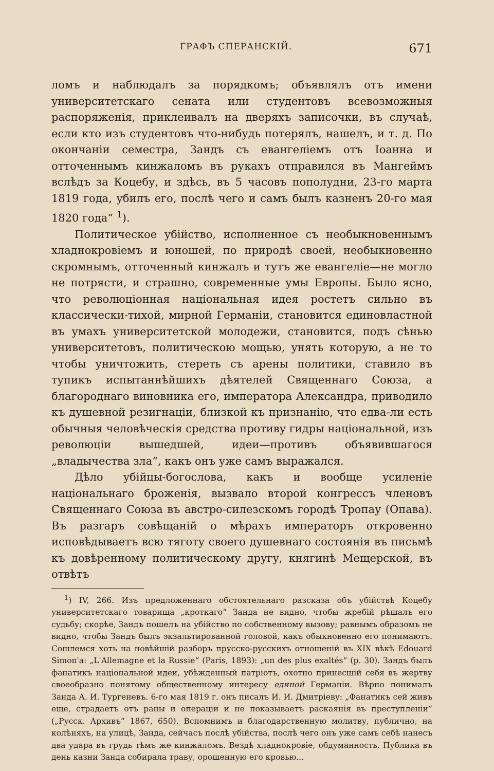ГРАФЪ СПЕРАНСКІЙ. 671
ломъ и наблюдалъ за порядкомъ; объявлялъ отъ имени университетскаго сената или студентовъ всевозможныя распоряженія, приклеивалъ на дверяхъ записочки, въ случаѣ, если кто изъ студентовъ что-нибудь потерялъ, нашелъ, и т. д. По окончаніи семестра, Зандъ съ евангеліемъ отъ Іоанна и отточеннымъ кинжаломъ въ рукахъ отправился въ Мангеймъ вслѣдъ за Коцебу, и здѣсь, въ 5 часовъ пополудни, 23-го марта 1819 года, убилъ его, послѣ чего и самъ былъ казненъ 20-го мая 1820 года“ <sup>1</sup>).
Политическое убійство, исполненное съ необыкновеннымъ хладнокровіемъ и юношей, по природѣ своей, необыкновенно скромнымъ, отточенный кинжалъ и тутъ же евангеліе—не могло не потрясти, и страшно, современные умы Европы. Было ясно, что революціонная національная идея ростетъ сильно въ классически-тихой, мирной Германіи, становится единовластной въ умахъ университетской молодежи, становится, подъ сѣнью университетовъ, политическою мощью, унять которую, а не то чтобы уничтожить, стереть съ арены политики, ставило въ тупикъ испытаннѣйшихъ дѣятелей Священнаго Союза, а благороднаго виновника его, императора Александра, приводило къ душевной резигнаціи, близкой къ признанію, что едва-ли есть обычныя человѣческія средства противу гидры національной, изъ революціи вышедшей, идеи—противъ объявившагося „владычества зла“, какъ онъ уже самъ выражался.
Дѣло убійцы-богослова, какъ и вообще усиленіе національнаго броженія, вызвало второй конгрессъ членовъ Священнаго Союза въ австро-силезскомъ городѣ Тропау (Опава). Въ разгаръ совѣщаній о мѣрахъ императоръ откровенно исповѣдываетъ всю тяготу своего душевнаго состоянія въ письмѣ къ довѣренному политическому другу, княгинѣ Мещерской, въ отвѣтъ
<sup>1</sup>) IV, 266. Изъ предложеннаго обстоятельнаго разсказа объ убійствѣ Коцебу университетскаго товарища „кроткаго“ Занда не видно, чтобы жребій рѣшалъ его судьбу; скорѣе, Зандъ пошелъ на убійство по собственному вызову; равнымъ образомъ не видно, чтобы Зандъ былъ экзальтированной головой, какъ обыкновенно его понимаютъ. Сошлемся хоть на новѣйшій разборъ прусско-русскихъ отношеній въ XIX вѣкѣ Edouard Simon'a: „L'Allemagne et la Russie“ (Paris, 1893): „un des plus exaltés“ (p. 30). Зандъ былъ фанатикъ національной идеи, убѣжденный патріотъ, охотно принесшій себя въ жертву своеобразно понятому общественному интересу единой Германіи. Вѣрно понималъ Занда А. И. Тургеневъ. 6-го мая 1819 г. онъ писалъ И. И. Дмитріеву: „Фанатикъ сей живъ еще, страдаетъ отъ раны и операціи и не показываетъ раскаянія въ преступленіи“ („Русск. Архивъ“ 1867, 650). Вспомнимъ и благодарственную молитву, публично, на колѣняхъ, на улицѣ, Занда, сейчасъ послѣ убійства, послѣ чего онъ уже самъ себѣ нанесъ два удара въ грудь тѣмъ же кинжаломъ. Вездѣ хладнокровіе, обдуманность. Публика въ день казни Занда собирала траву, орошенную его кровью...